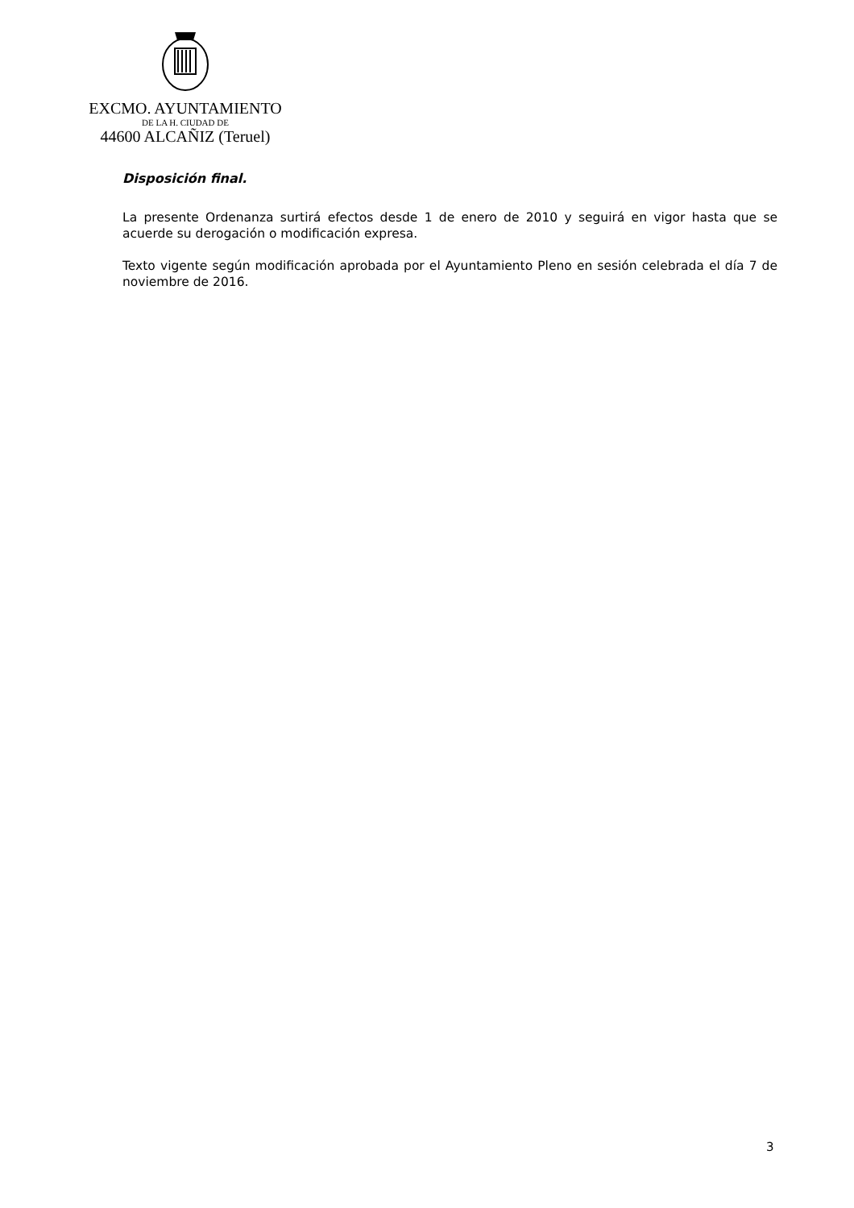EXCMO. AYUNTAMIENTO
DE LA H. CIUDAD DE
44600 ALCAÑIZ (Teruel)
Disposición final.
La presente Ordenanza surtirá efectos desde 1 de enero de 2010 y seguirá en vigor hasta que se acuerde su derogación o modificación expresa.
Texto vigente según modificación aprobada por el Ayuntamiento Pleno en sesión celebrada el día 7 de noviembre de 2016.
3